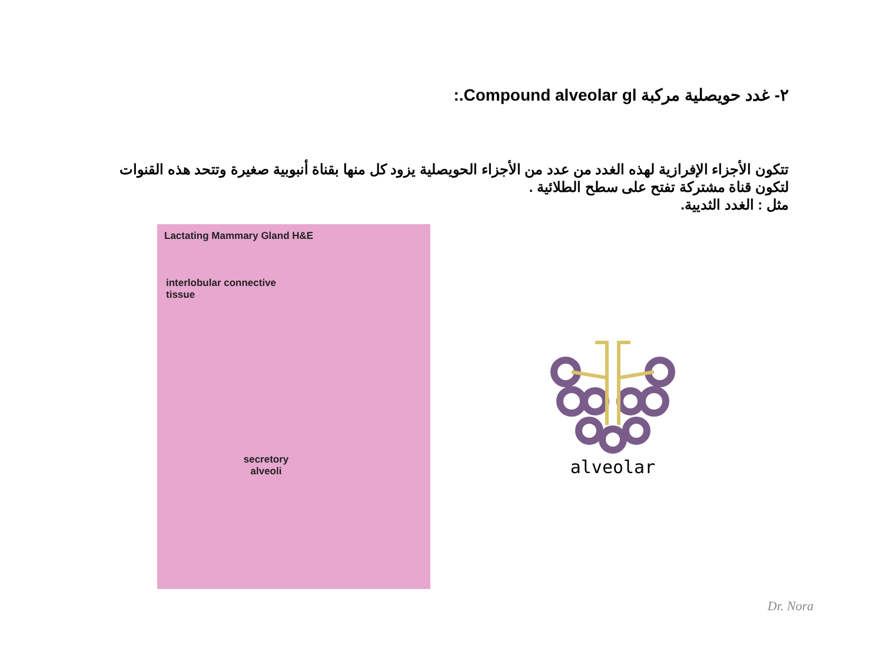٢- غدد حويصلية مركبة Compound alveolar gl.:
تتكون الأجزاء الإفرازية لهذه الغدد من عدد من الأجزاء الحويصلية يزود كل منها بقناة أنبوبية صغيرة وتتحد هذه القنوات لتكون قناة مشتركة تفتح على سطح الطلائية .
مثل : الغدد الثديية.
Lactating Mammary Gland H&E
interlobular connective
tissue
secretory alveoli
alveolar
Dr. Nora